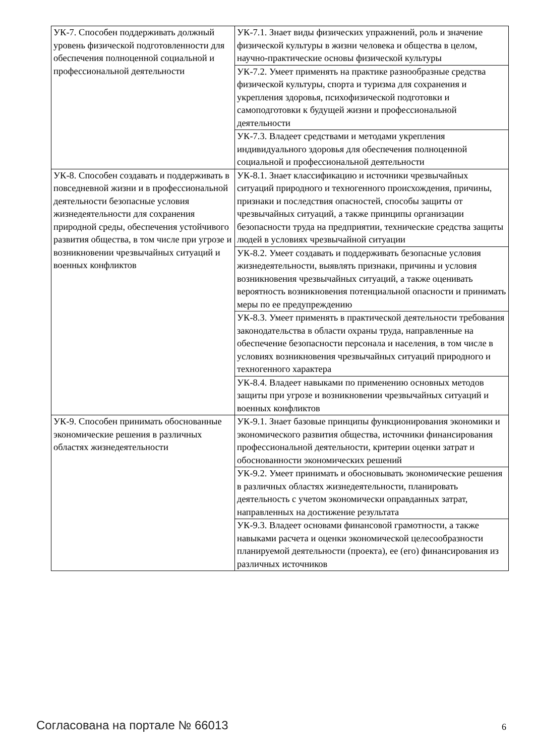| УК-7. Способен поддерживать должный уровень физической подготовленности для обеспечения полноценной социальной и профессиональной деятельности | УК-7.1. Знает виды физических упражнений, роль и значение физической культуры в жизни человека и общества в целом, научно-практические основы физической культуры |
| | УК-7.2. Умеет применять на практике разнообразные средства физической культуры, спорта и туризма для сохранения и укрепления здоровья, психофизической подготовки и самоподготовки к будущей жизни и профессиональной деятельности |
| | УК-7.3. Владеет средствами и методами укрепления индивидуального здоровья для обеспечения полноценной социальной и профессиональной деятельности |
| УК-8. Способен создавать и поддерживать в повседневной жизни и в профессиональной деятельности безопасные условия жизнедеятельности для сохранения природной среды, обеспечения устойчивого развития общества, в том числе при угрозе и возникновении чрезвычайных ситуаций и военных конфликтов | УК-8.1. Знает классификацию и источники чрезвычайных ситуаций природного и техногенного происхождения, причины, признаки и последствия опасностей, способы защиты от чрезвычайных ситуаций, а также принципы организации безопасности труда на предприятии, технические средства защиты людей в условиях чрезвычайной ситуации |
| | УК-8.2. Умеет создавать и поддерживать безопасные условия жизнедеятельности, выявлять признаки, причины и условия возникновения чрезвычайных ситуаций, а также оценивать вероятность возникновения потенциальной опасности и принимать меры по ее предупреждению |
| | УК-8.3. Умеет применять в практической деятельности требования законодательства в области охраны труда, направленные на обеспечение безопасности персонала и населения, в том числе в условиях возникновения чрезвычайных ситуаций природного и техногенного характера |
| | УК-8.4. Владеет навыками по применению основных методов защиты при угрозе и возникновении чрезвычайных ситуаций и военных конфликтов |
| УК-9. Способен принимать обоснованные экономические решения в различных областях жизнедеятельности | УК-9.1. Знает базовые принципы функционирования экономики и экономического развития общества, источники финансирования профессиональной деятельности, критерии оценки затрат и обоснованности экономических решений |
| | УК-9.2. Умеет принимать и обосновывать экономические решения в различных областях жизнедеятельности, планировать деятельность с учетом экономически оправданных затрат, направленных на достижение результата |
| | УК-9.3. Владеет основами финансовой грамотности, а также навыками расчета и оценки экономической целесообразности планируемой деятельности (проекта), ее (его) финансирования из различных источников |
Согласована на портале № 66013 6